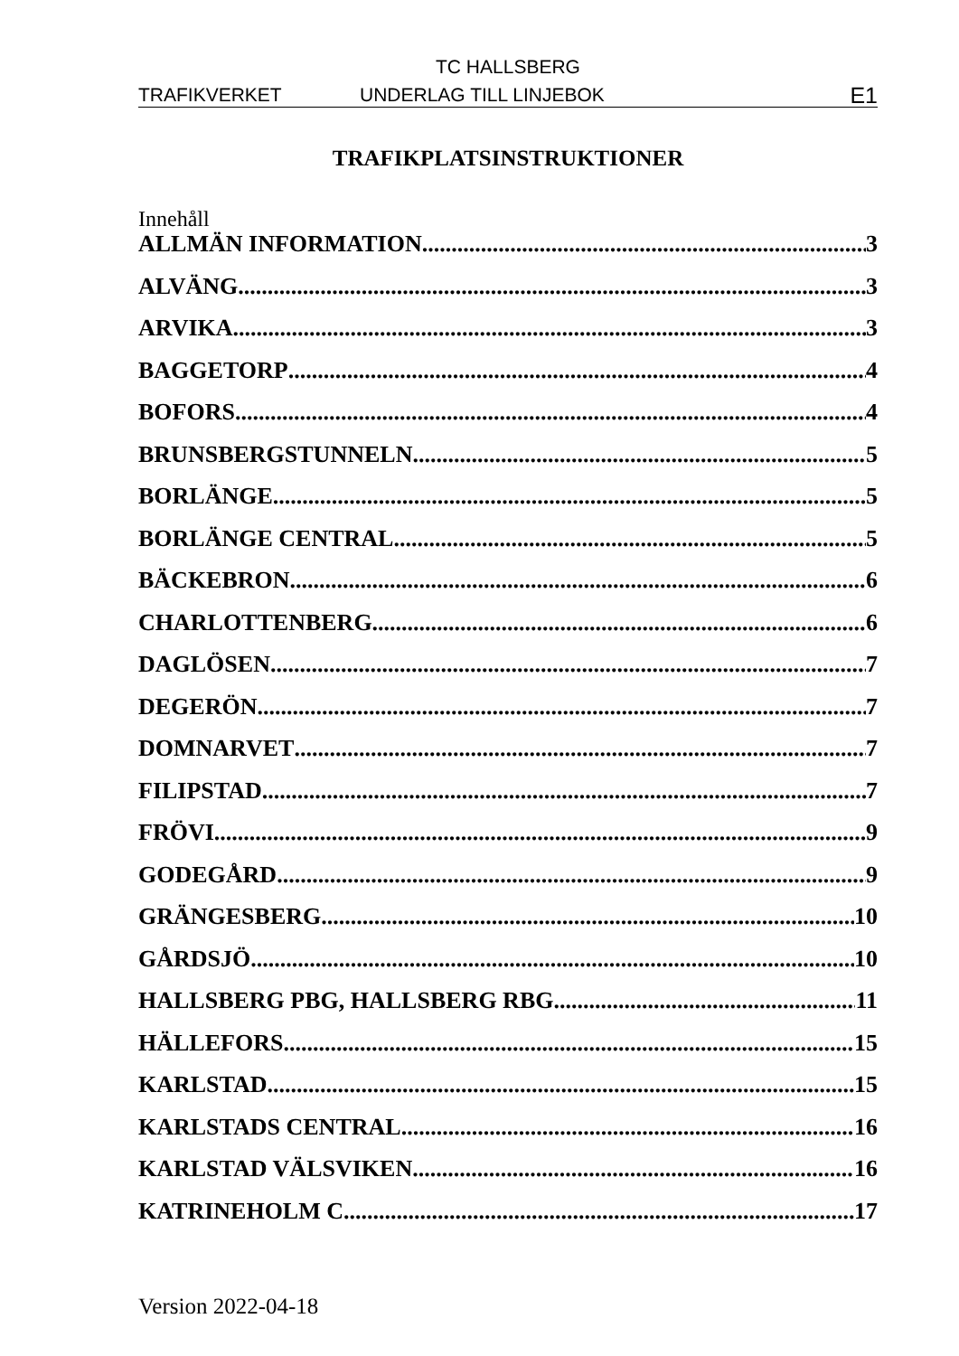TC HALLSBERG
TRAFIKVERKET UNDERLAG TILL LINJEBOK E1
TRAFIKPLATSINSTRUKTIONER
Innehåll
ALLMÄN INFORMATION 3
ALVÄNG 3
ARVIKA 3
BAGGETORP 4
BOFORS 4
BRUNSBERGSTUNNELN 5
BORLÄNGE 5
BORLÄNGE CENTRAL 5
BÄCKEBRON 6
CHARLOTTENBERG 6
DAGLÖSEN 7
DEGERÖN 7
DOMNARVET 7
FILIPSTAD 7
FRÖVI 9
GODEGÅRD 9
GRÄNGESBERG 10
GÅRDSJÖ 10
HALLSBERG PBG, HALLSBERG RBG 11
HÄLLEFORS 15
KARLSTAD 15
KARLSTADS CENTRAL 16
KARLSTAD VÄLSVIKEN 16
KATRINEHOLM C 17
Version 2022-04-18